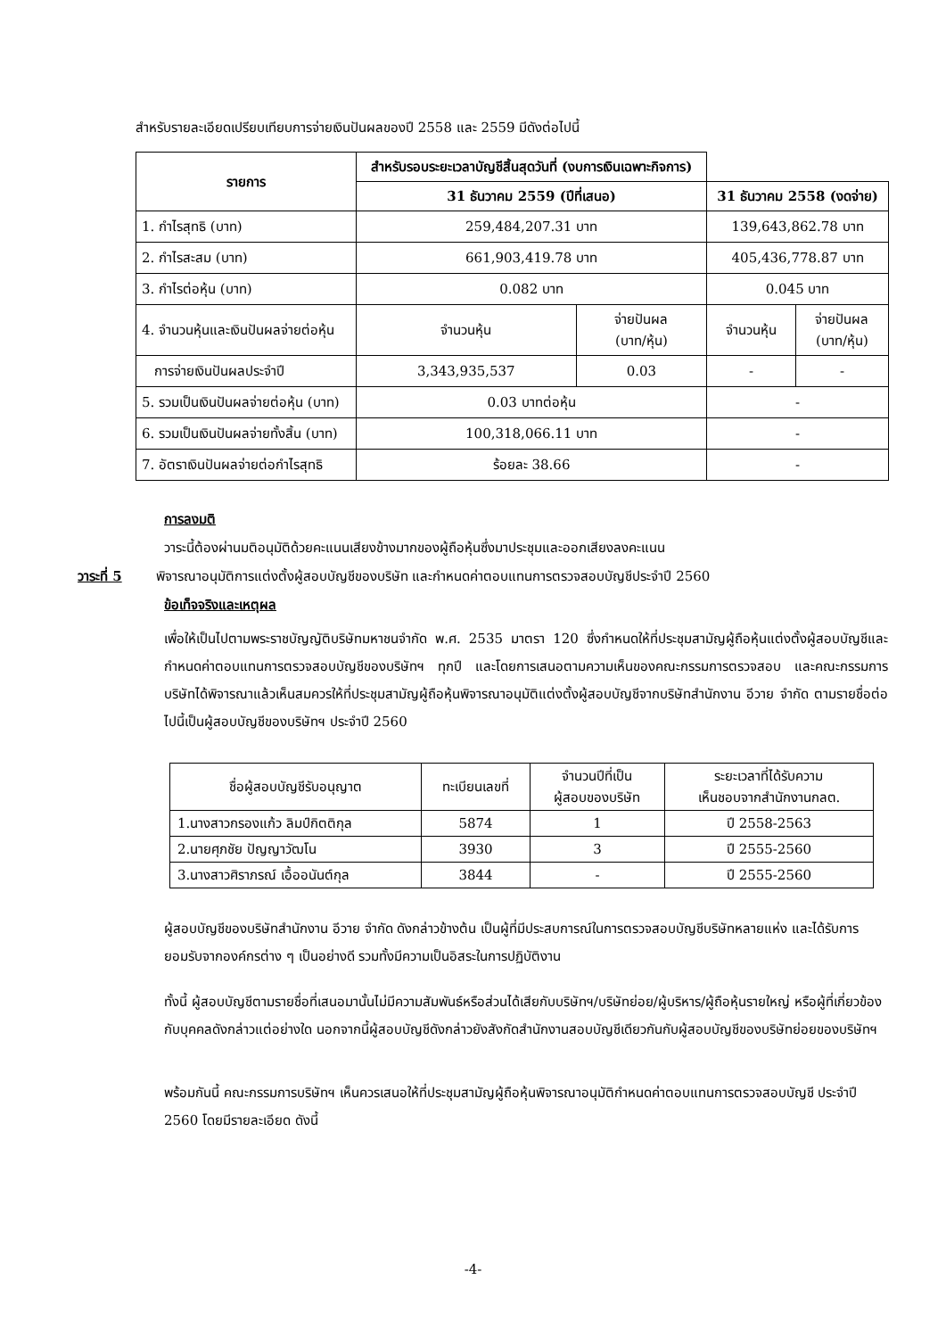สำหรับรายละเอียดเปรียบเทียบการจ่ายเงินปันผลของปี 2558 และ 2559 มีดังต่อไปนี้
| รายการ | สำหรับรอบระยะเวลาบัญชีสิ้นสุดวันที่ (งบการเงินเฉพาะกิจการ) | | | |
| --- | --- | --- | --- | --- |
| | 31 ธันวาคม 2559 (ปีที่เสนอ) | | 31 ธันวาคม 2558 (งดจ่าย) | |
| 1. กำไรสุทธิ (บาท) | 259,484,207.31 บาท | | 139,643,862.78 บาท | |
| 2. กำไรสะสม (บาท) | 661,903,419.78 บาท | | 405,436,778.87 บาท | |
| 3. กำไรต่อหุ้น (บาท) | 0.082 บาท | | 0.045 บาท | |
| 4. จำนวนหุ้นและเงินปันผลจ่ายต่อหุ้น | จำนวนหุ้น | จ่ายปันผล (บาท/หุ้น) | จำนวนหุ้น | จ่ายปันผล (บาท/หุ้น) |
| การจ่ายเงินปันผลประจำปี | 3,343,935,537 | 0.03 | - | - |
| 5. รวมเป็นเงินปันผลจ่ายต่อหุ้น (บาท) | 0.03 บาทต่อหุ้น | | - | |
| 6. รวมเป็นเงินปันผลจ่ายทั้งสิ้น (บาท) | 100,318,066.11 บาท | | - | |
| 7. อัตราเงินปันผลจ่ายต่อกำไรสุทธิ | ร้อยละ 38.66 | | - | |
การลงมติ
วาระนี้ต้องผ่านมติอนุมัติด้วยคะแนนเสียงข้างมากของผู้ถือหุ้นซึ่งมาประชุมและออกเสียงลงคะแนน
วาระที่ 5 พิจารณาอนุมัติการแต่งตั้งผู้สอบบัญชีของบริษัท และกำหนดค่าตอบแทนการตรวจสอบบัญชีประจำปี 2560
ข้อเท็จจริงและเหตุผล
เพื่อให้เป็นไปตามพระราชบัญญัติบริษัทมหาชนจำกัด พ.ศ. 2535 มาตรา 120 ซึ่งกำหนดให้ที่ประชุมสามัญผู้ถือหุ้นแต่งตั้งผู้สอบบัญชีและกำหนดค่าตอบแทนการตรวจสอบบัญชีของบริษัทฯ ทุกปี และโดยการเสนอตามความเห็นของคณะกรรมการตรวจสอบ และคณะกรรมการบริษัทได้พิจารณาแล้วเห็นสมควรให้ที่ประชุมสามัญผู้ถือหุ้นพิจารณาอนุมัติแต่งตั้งผู้สอบบัญชีจากบริษัทสำนักงาน อีวาย จำกัด ตามรายชื่อต่อไปนี้เป็นผู้สอบบัญชีของบริษัทฯ ประจำปี 2560
| ชื่อผู้สอบบัญชีรับอนุญาต | ทะเบียนเลขที่ | จำนวนปีที่เป็น ผู้สอบของบริษัท | ระยะเวลาที่ได้รับความ เห็นชอบจากสำนักงานกลต. |
| 1.นางสาวกรองแก้ว ลิมป์กิตติกุล | 5874 | 1 | ปี 2558-2563 |
| 2.นายศุภชัย ปัญญาวัฒโน | 3930 | 3 | ปี 2555-2560 |
| 3.นางสาวศิราภรณ์ เอื้ออนันต์กุล | 3844 | - | ปี 2555-2560 |
ผู้สอบบัญชีของบริษัทสำนักงาน อีวาย จำกัด ดังกล่าวข้างต้น เป็นผู้ที่มีประสบการณ์ในการตรวจสอบบัญชีบริษัทหลายแห่ง และได้รับการยอมรับจากองค์กรต่าง ๆ เป็นอย่างดี รวมทั้งมีความเป็นอิสระในการปฏิบัติงาน
ทั้งนี้ ผู้สอบบัญชีตามรายชื่อที่เสนอมานั้นไม่มีความสัมพันธ์หรือส่วนได้เสียกับบริษัทฯ/บริษัทย่อย/ผู้บริหาร/ผู้ถือหุ้นรายใหญ่ หรือผู้ที่เกี่ยวข้องกับบุคคลดังกล่าวแต่อย่างใด นอกจากนี้ผู้สอบบัญชีดังกล่าวยังสังกัดสำนักงานสอบบัญชีเดียวกันกับผู้สอบบัญชีของบริษัทย่อยของบริษัทฯ
พร้อมกันนี้ คณะกรรมการบริษัทฯ เห็นควรเสนอให้ที่ประชุมสามัญผู้ถือหุ้นพิจารณาอนุมัติกำหนดค่าตอบแทนการตรวจสอบบัญชี ประจำปี 2560 โดยมีรายละเอียด ดังนี้
-4-